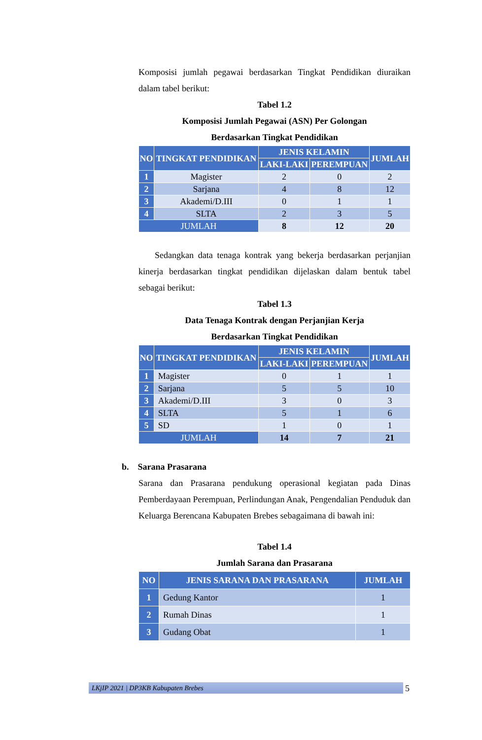Komposisi jumlah pegawai berdasarkan Tingkat Pendidikan diuraikan dalam tabel berikut:
Tabel 1.2
Komposisi Jumlah Pegawai (ASN) Per Golongan
Berdasarkan Tingkat Pendidikan
| NO | TINGKAT PENDIDIKAN | JENIS KELAMIN | | JUMLAH |
| --- | --- | --- | --- | --- |
| | | LAKI-LAKI | PEREMPUAN | |
| 1 | Magister | 2 | 0 | 2 |
| 2 | Sarjana | 4 | 8 | 12 |
| 3 | Akademi/D.III | 0 | 1 | 1 |
| 4 | SLTA | 2 | 3 | 5 |
| JUMLAH | | 8 | 12 | 20 |
Sedangkan data tenaga kontrak yang bekerja berdasarkan perjanjian kinerja berdasarkan tingkat pendidikan dijelaskan dalam bentuk tabel sebagai berikut:
Tabel 1.3
Data Tenaga Kontrak dengan Perjanjian Kerja
Berdasarkan Tingkat Pendidikan
| NO | TINGKAT PENDIDIKAN | JENIS KELAMIN | | JUMLAH |
| --- | --- | --- | --- | --- |
| | | LAKI-LAKI | PEREMPUAN | |
| 1 | Magister | 0 | 1 | 1 |
| 2 | Sarjana | 5 | 5 | 10 |
| 3 | Akademi/D.III | 3 | 0 | 3 |
| 4 | SLTA | 5 | 1 | 6 |
| 5 | SD | 1 | 0 | 1 |
| JUMLAH | | 14 | 7 | 21 |
b. Sarana Prasarana
Sarana dan Prasarana pendukung operasional kegiatan pada Dinas Pemberdayaan Perempuan, Perlindungan Anak, Pengendalian Penduduk dan Keluarga Berencana Kabupaten Brebes sebagaimana di bawah ini:
Tabel 1.4
Jumlah Sarana dan Prasarana
| NO | JENIS SARANA DAN PRASARANA | JUMLAH |
| --- | --- | --- |
| 1 | Gedung Kantor | 1 |
| 2 | Rumah Dinas | 1 |
| 3 | Gudang Obat | 1 |
LKjIP 2021 | DP3KB Kabupaten Brebes 5